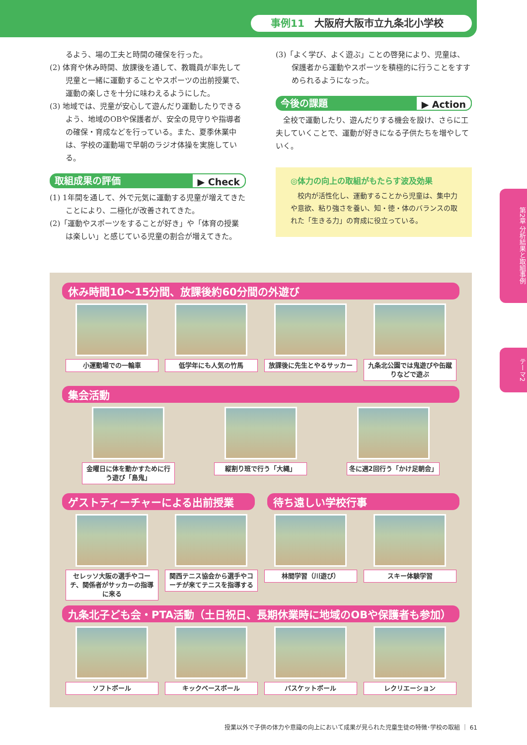事例11 大阪府大阪市立九条北小学校
るよう、場の工夫と時間の確保を行った。
(2) 体育や休み時間、放課後を通して、教職員が率先して児童と一緒に運動することやスポーツの出前授業で、運動の楽しさを十分に味わえるようにした。
(3) 地域では、児童が安心して遊んだり運動したりできるよう、地域のOBや保護者が、安全の見守りや指導者の確保・育成などを行っている。また、夏季休業中は、学校の運動場で早朝のラジオ体操を実施している。
取組成果の評価 ▶ Check
(1) 1年間を通して、外で元気に運動する児童が増えてきたことにより、二極化が改善されてきた。
(2)「運動やスポーツをすることが好き」や「体育の授業は楽しい」と感じている児童の割合が増えてきた。
(3)「よく学び、よく遊ぶ」ことの啓発により、児童は、保護者から運動やスポーツを積極的に行うことをすすめられるようになった。
今後の課題 ▶ Action
　全校で運動したり、遊んだりする機会を設け、さらに工夫していくことで、運動が好きになる子供たちを増やしていく。
◎体力の向上の取組がもたらす波及効果
　校内が活性化し、運動することから児童は、集中力や意欲、粘り強さを養い、知・徳・体のバランスの取れた「生きる力」の育成に役立っている。
休み時間10〜15分間、放課後約60分間の外遊び
小運動場での一輪車 低学年にも人気の竹馬 放課後に先生とやるサッカー
九条北公園では鬼遊びや缶蹴りなどで遊ぶ
集会活動
金曜日に体を動かすために行う遊び「島鬼」
縦割り班で行う「大縄」 冬に週2回行う「かけ足朝会」
ゲストティーチャーによる出前授業 待ち遠しい学校行事
セレッソ大阪の選手やコーチ、関係者がサッカーの指導に来る
関西テニス協会から選手やコーチが来てテニスを指導する
林間学習（川遊び） スキー体験学習
九条北子ども会・PTA活動（土日祝日、長期休業時に地域のOBや保護者も参加）
ソフトボール キックベースボール バスケットボール レクリエーション
第2章 分析結果と取組事例
テーマ2
授業以外で子供の体力や意識の向上において成果が見られた児童生徒の特徴･学校の取組 ｜ 61